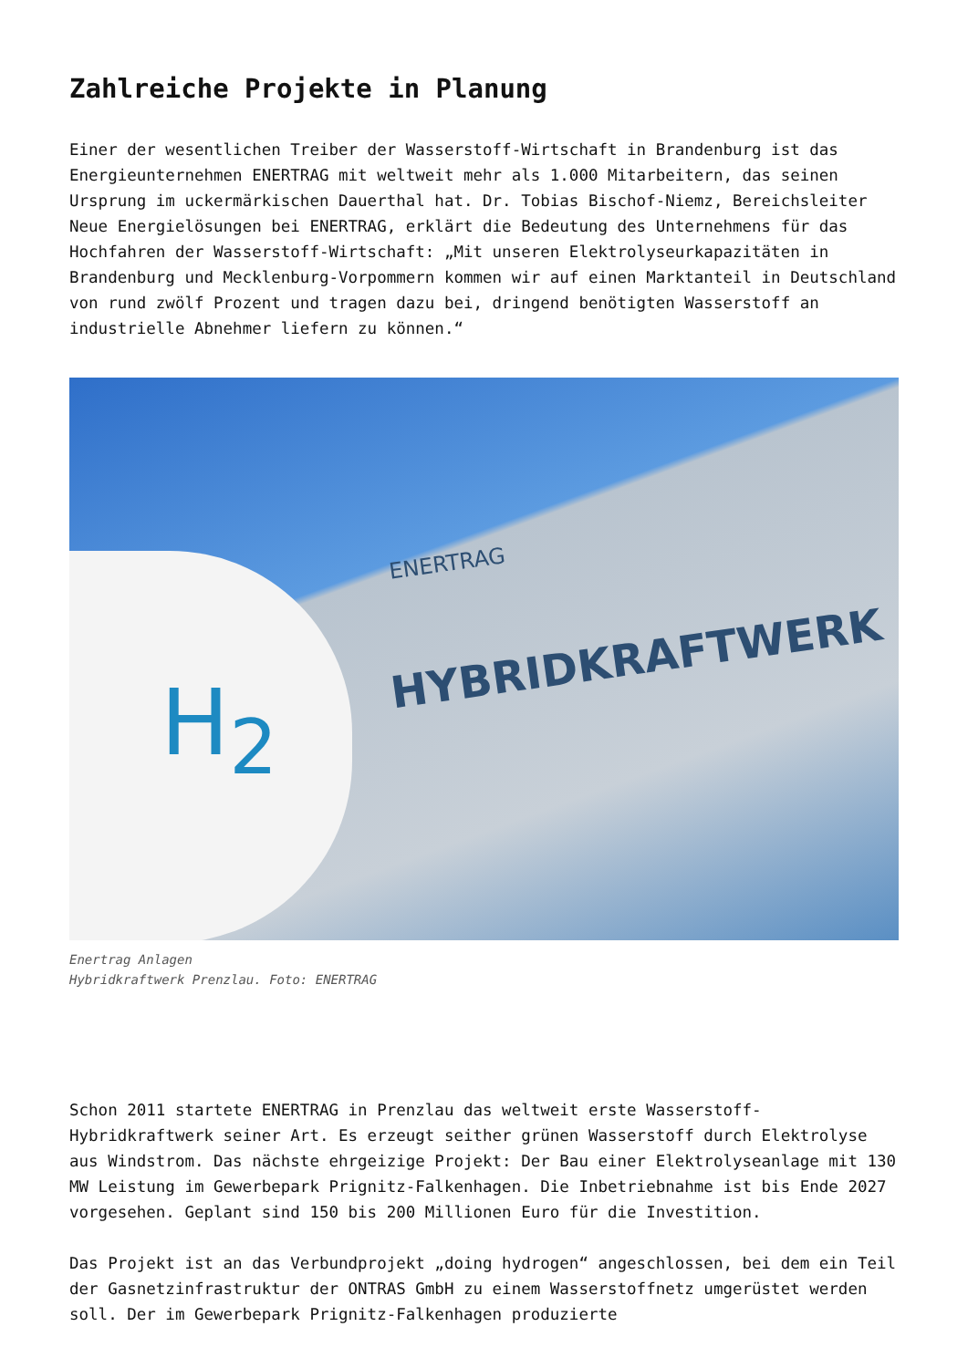Zahlreiche Projekte in Planung
Einer der wesentlichen Treiber der Wasserstoff-Wirtschaft in Brandenburg ist das Energieunternehmen ENERTRAG mit weltweit mehr als 1.000 Mitarbeitern, das seinen Ursprung im uckermärkischen Dauerthal hat. Dr. Tobias Bischof-Niemz, Bereichsleiter Neue Energielösungen bei ENERTRAG, erklärt die Bedeutung des Unternehmens für das Hochfahren der Wasserstoff-Wirtschaft: „Mit unseren Elektrolyseurkapazitäten in Brandenburg und Mecklenburg-Vorpommern kommen wir auf einen Marktanteil in Deutschland von rund zwölf Prozent und tragen dazu bei, dringend benötigten Wasserstoff an industrielle Abnehmer liefern zu können.“
H<sub>2</sub>
ENERTRAG
HYBRIDKRAFTWERK
Enertrag Anlagen
Hybridkraftwerk Prenzlau. Foto: ENERTRAG
Schon 2011 startete ENERTRAG in Prenzlau das weltweit erste Wasserstoff-Hybridkraftwerk seiner Art. Es erzeugt seither grünen Wasserstoff durch Elektrolyse aus Windstrom. Das nächste ehrgeizige Projekt: Der Bau einer Elektrolyseanlage mit 130 MW Leistung im Gewerbepark Prignitz-Falkenhagen. Die Inbetriebnahme ist bis Ende 2027 vorgesehen. Geplant sind 150 bis 200 Millionen Euro für die Investition.
Das Projekt ist an das Verbundprojekt „doing hydrogen“ angeschlossen, bei dem ein Teil der Gasnetzinfrastruktur der ONTRAS GmbH zu einem Wasserstoffnetz umgerüstet werden soll. Der im Gewerbepark Prignitz-Falkenhagen produzierte